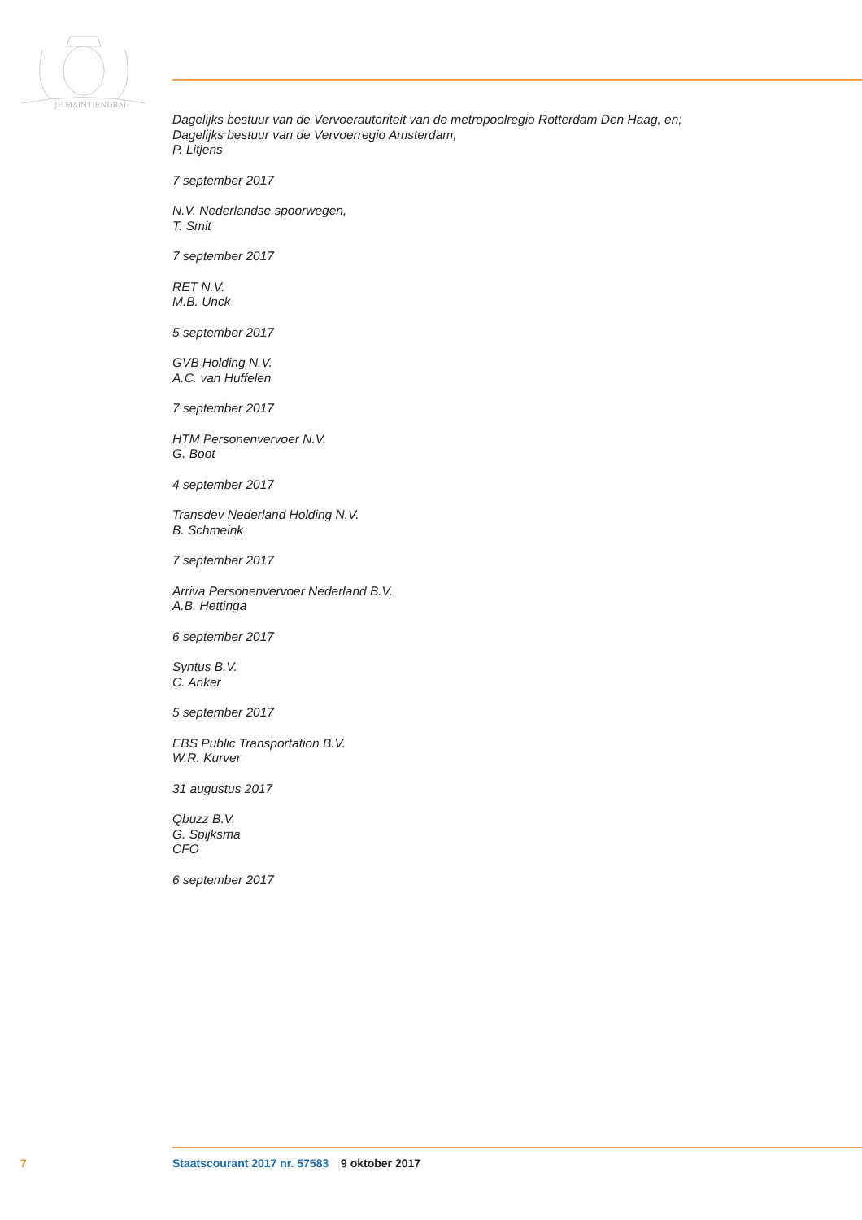JE MAINTIENDRAI
Dagelijks bestuur van de Vervoerautoriteit van de metropoolregio Rotterdam Den Haag, en;
Dagelijks bestuur van de Vervoerregio Amsterdam,
P. Litjens
7 september 2017
N.V. Nederlandse spoorwegen,
T. Smit
7 september 2017
RET N.V.
M.B. Unck
5 september 2017
GVB Holding N.V.
A.C. van Huffelen
7 september 2017
HTM Personenvervoer N.V.
G. Boot
4 september 2017
Transdev Nederland Holding N.V.
B. Schmeink
7 september 2017
Arriva Personenvervoer Nederland B.V.
A.B. Hettinga
6 september 2017
Syntus B.V.
C. Anker
5 september 2017
EBS Public Transportation B.V.
W.R. Kurver
31 augustus 2017
Qbuzz B.V.
G. Spijksma
CFO
6 september 2017
7 Staatscourant 2017 nr. 57583 9 oktober 2017